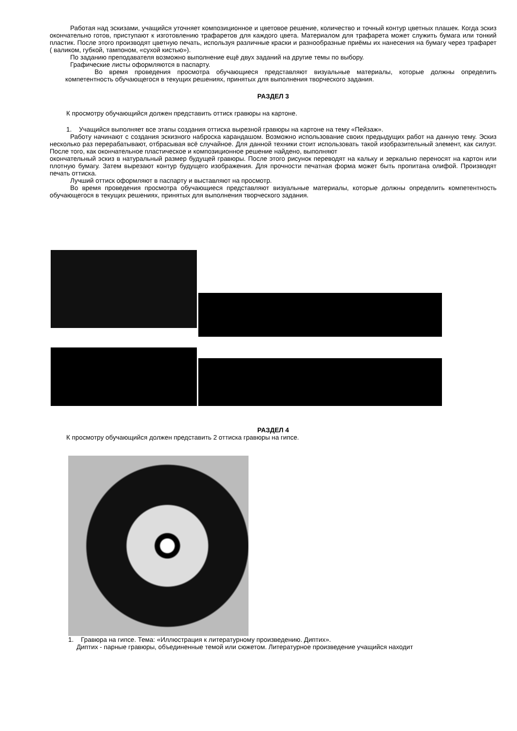Работая над эскизами, учащийся уточняет композиционное и цветовое решение, количество и точный контур цветных плашек. Когда эскиз окончательно готов, приступают к изготовлению трафаретов для каждого цвета. Материалом для трафарета может служить бумага или тонкий пластик. После этого производят цветную печать, используя различные краски и разнообразные приёмы их нанесения на бумагу через трафарет ( валиком, губкой, тампоном, «сухой кистью»).
По заданию преподавателя возможно выполнение ещё двух заданий на другие темы по выбору.
Графические листы оформляются в паспарту.
Во время проведения просмотра обучающиеся представляют визуальные материалы, которые должны определить компетентность обучающегося в текущих решениях, принятых для выполнения творческого задания.
РАЗДЕЛ 3
К просмотру обучающийся должен представить оттиск гравюры на картоне.
1. Учащийся выполняет все этапы создания оттиска вырезной гравюры на картоне на тему «Пейзаж».
Работу начинают с создания эскизного наброска карандашом. Возможно использование своих предыдущих работ на данную тему. Эскиз несколько раз перерабатывают, отбрасывая всё случайное. Для данной техники стоит использовать такой изобразительный элемент, как силуэт. После того, как окончательное пластическое и композиционное решение найдено, выполняют
окончательный эскиз в натуральный размер будущей гравюры. После этого рисунок переводят на кальку и зеркально переносят на картон или плотную бумагу. Затем вырезают контур будущего изображения. Для прочности печатная форма может быть пропитана олифой. Производят печать оттиска.
Лучший оттиск оформляют в паспарту и выставляют на просмотр.
Во время проведения просмотра обучающиеся представляют визуальные материалы, которые должны определить компетентность обучающегося в текущих решениях, принятых для выполнения творческого задания.
РАЗДЕЛ 4
К просмотру обучающийся должен представить 2 оттиска гравюры на гипсе.
1. Гравюра на гипсе. Тема: «Иллюстрация к литературному произведению. Диптих».
Диптих - парные гравюры, объединенные темой или сюжетом. Литературное произведение учащийся находит